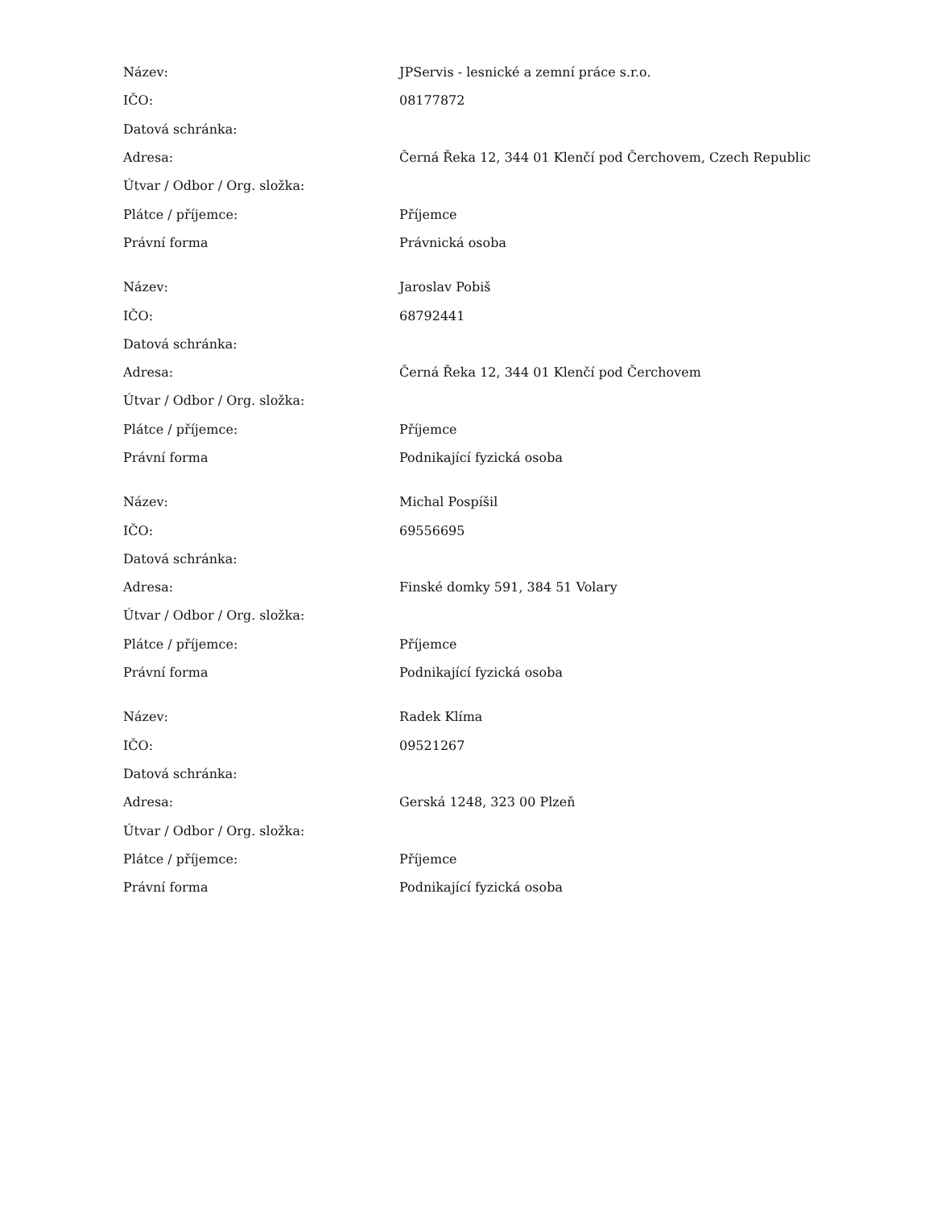| Název: | JPServis - lesnické a zemní práce s.r.o. |
| IČO: | 08177872 |
| Datová schránka: | |
| Adresa: | Černá Řeka 12, 344 01 Klenčí pod Čerchovem, Czech Republic |
| Útvar / Odbor / Org. složka: | |
| Plátce / příjemce: | Příjemce |
| Právní forma | Právnická osoba |
| Název: | Jaroslav Pobiš |
| IČO: | 68792441 |
| Datová schránka: | |
| Adresa: | Černá Řeka 12, 344 01 Klenčí pod Čerchovem |
| Útvar / Odbor / Org. složka: | |
| Plátce / příjemce: | Příjemce |
| Právní forma | Podnikající fyzická osoba |
| Název: | Michal Pospíšil |
| IČO: | 69556695 |
| Datová schránka: | |
| Adresa: | Finské domky 591, 384 51 Volary |
| Útvar / Odbor / Org. složka: | |
| Plátce / příjemce: | Příjemce |
| Právní forma | Podnikající fyzická osoba |
| Název: | Radek Klíma |
| IČO: | 09521267 |
| Datová schránka: | |
| Adresa: | Gerská 1248, 323 00 Plzeň |
| Útvar / Odbor / Org. složka: | |
| Plátce / příjemce: | Příjemce |
| Právní forma | Podnikající fyzická osoba |